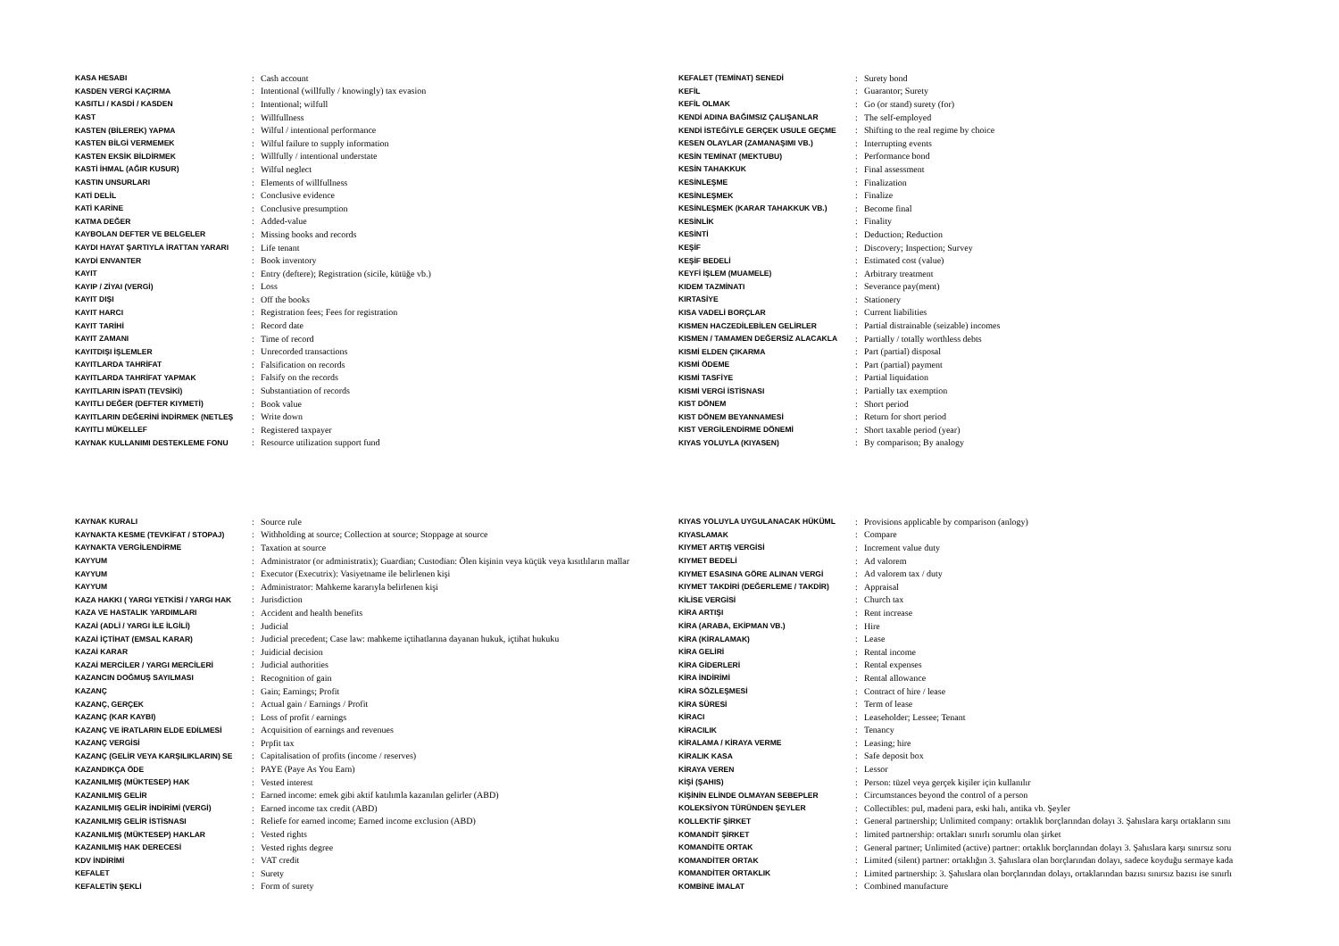| KASA HESABI | : | Cash account |
| KASDEN VERGİ KAÇIRMA | : | Intentional (willfully / knowingly) tax evasion |
| KASITLI / KASDİ / KASDEN | : | Intentional; wilfull |
| KAST | : | Willfullness |
| KASTEN (BİLEREK) YAPMA | : | Wilful / intentional performance |
| KASTEN BİLGİ VERMEMEK | : | Wilful failure to supply information |
| KASTEN EKSİK BİLDİRMEK | : | Willfully / intentional understate |
| KASTİ İHMAL (AĞIR KUSUR) | : | Wilful neglect |
| KASTIN UNSURLARI | : | Elements of willfullness |
| KATİ DELİL | : | Conclusive evidence |
| KATİ KARİNE | : | Conclusive presumption |
| KATMA DEĞER | : | Added-value |
| KAYBOLAN DEFTER VE BELGELER | : | Missing books and records |
| KAYDI HAYAT ŞARTIYLA İRATTAN YARARI | : | Life tenant |
| KAYDİ ENVANTER | : | Book inventory |
| KAYIT | : | Entry (deftere); Registration (sicile, kütüğe vb.) |
| KAYIP / ZİYAI (VERGİ) | : | Loss |
| KAYIT DIŞI | : | Off the books |
| KAYIT HARCI | : | Registration fees; Fees for registration |
| KAYIT TARİHİ | : | Record date |
| KAYIT ZAMANI | : | Time of record |
| KAYITDIŞI İŞLEMLER | : | Unrecorded transactions |
| KAYITLARDA TAHRİFAT | : | Falsification on records |
| KAYITLARDA TAHRİFAT YAPMAK | : | Falsify on the records |
| KAYITLARIN İSPATI (TEVSİKİ) | : | Substantiation of records |
| KAYITLI DEĞER (DEFTER KIYMETİ) | : | Book value |
| KAYITLARIN DEĞERİNİ İNDİRMEK (NETLEŞ | : | Write down |
| KAYITLI MÜKELLEF | : | Registered taxpayer |
| KAYNAK KULLANIMI DESTEKLEME FONU | : | Resource utilization support fund |
| KEFALET (TEMİNAT) SENEDİ | : | Surety bond |
| KEFİL | : | Guarantor; Surety |
| KEFİL OLMAK | : | Go (or stand) surety (for) |
| KENDİ ADINA BAĞIMSIZ ÇALIŞANLAR | : | The self-employed |
| KENDİ İSTEĞİYLE GERÇEK USULE GEÇME | : | Shifting to the real regime by choice |
| KESEN OLAYLAR (ZAMANAŞIMI VB.) | : | Interrupting events |
| KESİN TEMİNAT (MEKTUBU) | : | Performance bond |
| KESİN TAHAKKUK | : | Final assessment |
| KESİNLEŞME | : | Finalization |
| KESİNLEŞMEK | : | Finalize |
| KESİNLEŞMEK (KARAR TAHAKKUK VB.) | : | Become final |
| KESİNLİK | : | Finality |
| KESİNTİ | : | Deduction; Reduction |
| KEŞİF | : | Discovery; Inspection; Survey |
| KEŞİF BEDELİ | : | Estimated cost (value) |
| KEYFİ İŞLEM (MUAMELE) | : | Arbitrary treatment |
| KIDEM TAZMİNATI | : | Severance pay(ment) |
| KIRTASİYE | : | Stationery |
| KISA VADELİ BORÇLAR | : | Current liabilities |
| KISMEN HACZEDİLEBİLEN GELİRLER | : | Partial distrainable (seizable) incomes |
| KISMEN / TAMAMEN DEĞERSİZ ALACAKLA | : | Partially / totally worthless debts |
| KISMİ ELDEN ÇIKARMA | : | Part (partial) disposal |
| KISMİ ÖDEME | : | Part (partial) payment |
| KISMİ TASFİYE | : | Partial liquidation |
| KISMİ VERGİ İSTİSNASI | : | Partially tax exemption |
| KIST DÖNEM | : | Short period |
| KIST DÖNEM BEYANNAMESİ | : | Return for short period |
| KIST VERGİLENDİRME DÖNEMİ | : | Short taxable period (year) |
| KIYAS YOLUYLA (KIYASEN) | : | By comparison; By analogy |
| KAYNAK KURALI | : | Source rule |
| KAYNAKTA KESME (TEVKİFAT / STOPAJ) | : | Withholding at source; Collection at source; Stoppage at source |
| KAYNAKTA VERGİLENDİRME | : | Taxation at source |
| KAYYUM | : | Administrator (or administratix); Guardian; Custodian: Ölen kişinin veya küçük veya kısıtlıların mallar |
| KAYYUM | : | Executor (Executrix): Vasiyetname ile belirlenen kişi |
| KAYYUM | : | Administrator: Mahkeme kararıyla belirlenen kişi |
| KAZA HAKKI ( YARGI YETKİSİ / YARGI HAK | : | Jurisdiction |
| KAZA VE HASTALIK YARDIMLARI | : | Accident and health benefits |
| KAZAİ (ADLİ / YARGI İLE İLGİLİ) | : | Judicial |
| KAZAİ İÇTİHAT (EMSAL KARAR) | : | Judicial precedent; Case law: mahkeme içtihatlarına dayanan hukuk, içtihat hukuku |
| KAZAİ KARAR | : | Juidicial decision |
| KAZAİ MERCİLER / YARGI MERCİLERİ | : | Judicial authorities |
| KAZANCIN DOĞMUŞ SAYILMASI | : | Recognition of gain |
| KAZANÇ | : | Gain; Earnings; Profit |
| KAZANÇ, GERÇEK | : | Actual gain / Earnings / Profit |
| KAZANÇ (KAR KAYBI) | : | Loss of profit / earnings |
| KAZANÇ VE İRATLARIN ELDE EDİLMESİ | : | Acquisition of earnings and revenues |
| KAZANÇ VERGİSİ | : | Prpfit tax |
| KAZANÇ (GELİR VEYA KARŞILIKLARIN) SE | : | Capitalisation of profits (income / reserves) |
| KAZANDIKÇA ÖDE | : | PAYE (Paye As You Earn) |
| KAZANILMIŞ (MÜKTESEP) HAK | : | Vested interest |
| KAZANILMIŞ GELİR | : | Earned income: emek gibi aktif katılımla kazanılan gelirler (ABD) |
| KAZANILMIŞ GELİR İNDİRİMİ (VERGİ) | : | Earned income tax credit (ABD) |
| KAZANILMIŞ GELİR İSTİSNASI | : | Reliefe for earned income; Earned income exclusion (ABD) |
| KAZANILMIŞ (MÜKTESEP) HAKLAR | : | Vested rights |
| KAZANILMIŞ HAK DERECESİ | : | Vested rights degree |
| KDV İNDİRİMİ | : | VAT credit |
| KEFALET | : | Surety |
| KEFALETİN ŞEKLİ | : | Form of surety |
| KIYAS YOLUYLA UYGULANACAK HÜKÜML | : | Provisions applicable by comparison (anlogy) |
| KIYASLAMAK | : | Compare |
| KIYMET ARTIŞ VERGİSİ | : | Increment value duty |
| KIYMET BEDELİ | : | Ad valorem |
| KIYMET ESASINA GÖRE ALINAN VERGİ | : | Ad valorem tax / duty |
| KIYMET TAKDİRİ (DEĞERLEME / TAKDİR) | : | Appraisal |
| KİLİSE VERGİSİ | : | Church tax |
| KİRA ARTIŞI | : | Rent increase |
| KİRA (ARABA, EKİPMAN VB.) | : | Hire |
| KİRA (KİRALAMAK) | : | Lease |
| KİRA GELİRİ | : | Rental income |
| KİRA GİDERLERİ | : | Rental expenses |
| KİRA İNDİRİMİ | : | Rental allowance |
| KİRA SÖZLEŞMESİ | : | Contract of hire / lease |
| KİRA SÜRESİ | : | Term of lease |
| KİRACI | : | Leaseholder; Lessee; Tenant |
| KİRACILIK | : | Tenancy |
| KİRALAMA / KİRAYA VERME | : | Leasing; hire |
| KİRALIK KASA | : | Safe deposit box |
| KİRAYA VEREN | : | Lessor |
| KİŞİ (ŞAHIS) | : | Person: tüzel veya gerçek kişiler için kullanılır |
| KİŞİNİN ELİNDE OLMAYAN SEBEPLER | : | Circumstances beyond the control of a person |
| KOLEKSİYON TÜRÜNDEN ŞEYLER | : | Collectibles: pul, madeni para, eski halı, antika vb. Şeyler |
| KOLLEKTİF ŞİRKET | : | General partnership; Unlimited company: ortaklık borçlarından dolayı 3. Şahıslara karşı ortakların sını |
| KOMANDİT ŞİRKET | : | limited partnership: ortakları sınırlı sorumlu olan şirket |
| KOMANDİTE ORTAK | : | General partner; Unlimited (active) partner: ortaklık borçlarından dolayı 3. Şahıslara karşı sınırsız soru |
| KOMANDİTER ORTAK | : | Limited (silent) partner: ortaklığın 3. Şahıslara olan borçlarından dolayı, sadece koyduğu sermaye kada |
| KOMANDİTER ORTAKLIK | : | Limited partnership: 3. Şahıslara olan borçlarından dolayı, ortaklarından bazısı sınırsız bazısı ise sınırlı |
| KOMBİNE İMALAT | : | Combined manufacture |